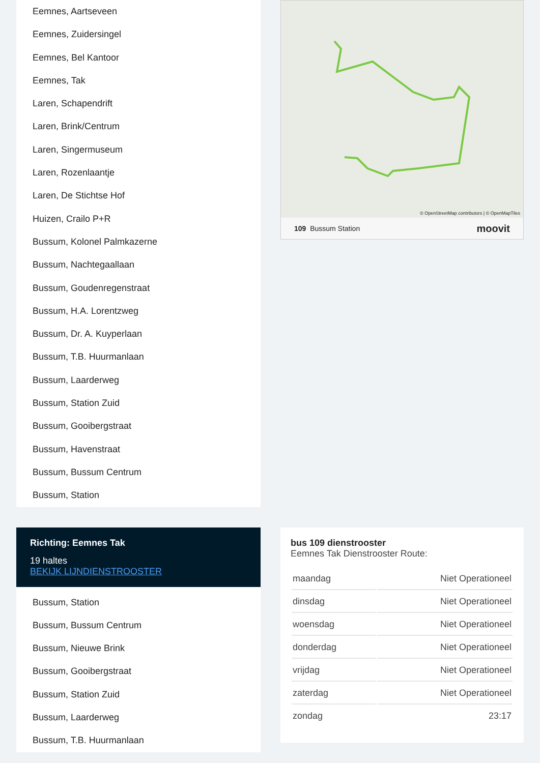Eemnes, Aartseveen
Eemnes, Zuidersingel
Eemnes, Bel Kantoor
Eemnes, Tak
Laren, Schapendrift
Laren, Brink/Centrum
Laren, Singermuseum
Laren, Rozenlaantje
Laren, De Stichtse Hof
Huizen, Crailo P+R
Bussum, Kolonel Palmkazerne
Bussum, Nachtegaallaan
Bussum, Goudenregenstraat
Bussum, H.A. Lorentzweg
Bussum, Dr. A. Kuyperlaan
Bussum, T.B. Huurmanlaan
Bussum, Laarderweg
Bussum, Station Zuid
Bussum, Gooibergstraat
Bussum, Havenstraat
Bussum, Bussum Centrum
Bussum, Station
© OpenStreetMap contributors | © OpenMapTiles
109 Bussum Station moovit
Richting: Eemnes Tak
19 haltes
BEKIJK LIJNDIENSTROOSTER
Bussum, Station
Bussum, Bussum Centrum
Bussum, Nieuwe Brink
Bussum, Gooibergstraat
Bussum, Station Zuid
Bussum, Laarderweg
Bussum, T.B. Huurmanlaan
bus 109 dienstrooster
Eemnes Tak Dienstrooster Route:
| maandag | Niet Operationeel |
| dinsdag | Niet Operationeel |
| woensdag | Niet Operationeel |
| donderdag | Niet Operationeel |
| vrijdag | Niet Operationeel |
| zaterdag | Niet Operationeel |
| zondag | 23:17 |